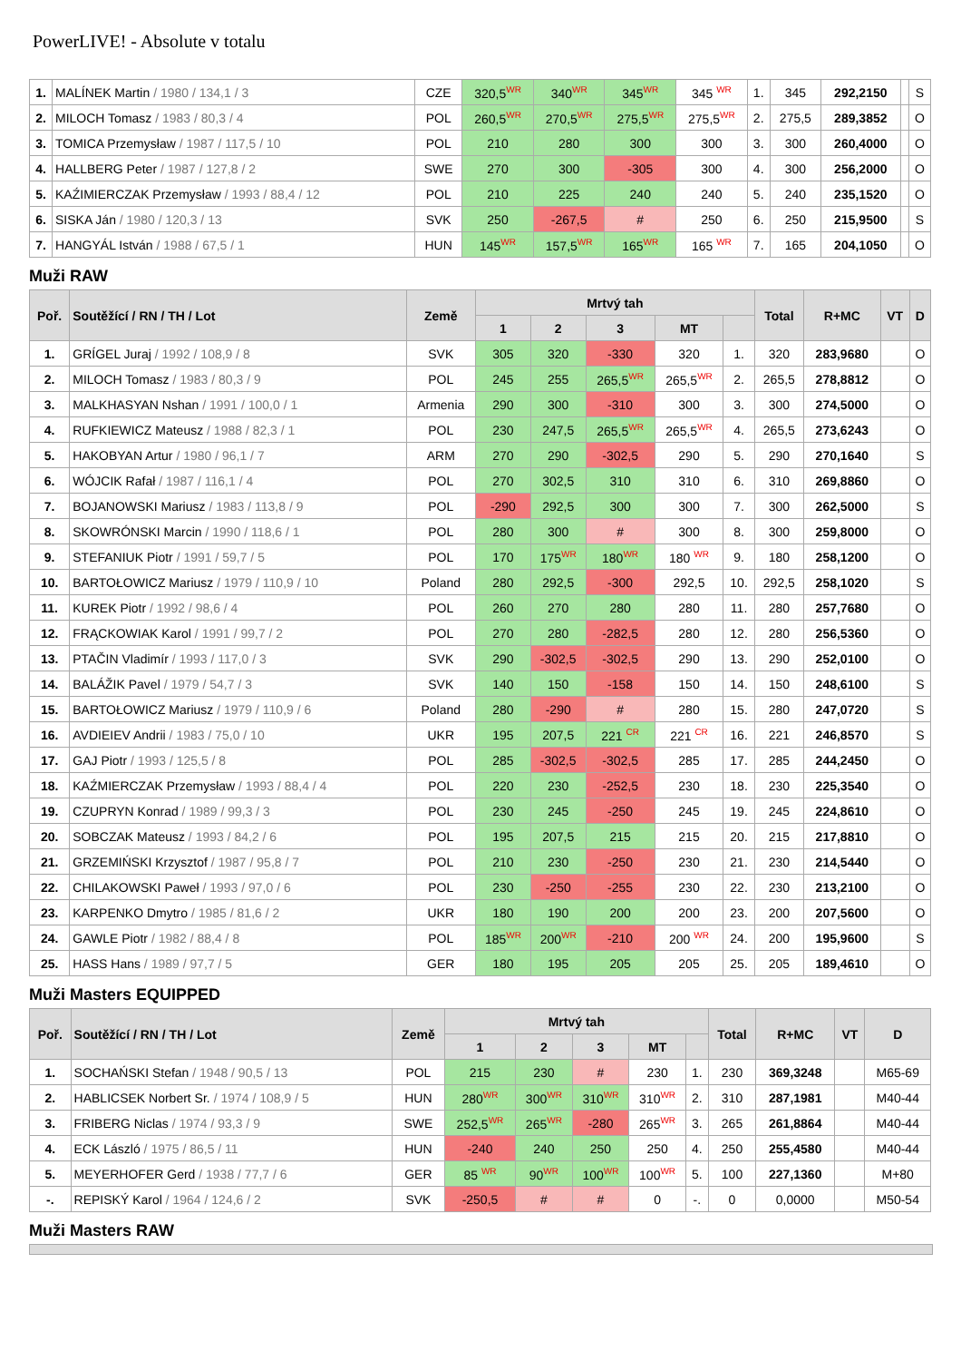PowerLIVE! - Absolute v totalu
| 1. | MALÍNEK Martin / 1980 / 134,1 / 3 | CZE | 320,5<sup>WR</sup> | 340<sup>WR</sup> | 345<sup>WR</sup> | 345 <sup>WR</sup> | 1. | 345 | 292,2150 | | S |
| 2. | MILOCH Tomasz / 1983 / 80,3 / 4 | POL | 260,5<sup>WR</sup> | 270,5<sup>WR</sup> | 275,5<sup>WR</sup> | 275,5<sup>WR</sup> | 2. | 275,5 | 289,3852 | | O |
| 3. | TOMICA Przemysław / 1987 / 117,5 / 10 | POL | 210 | 280 | 300 | 300 | 3. | 300 | 260,4000 | | O |
| 4. | HALLBERG Peter / 1987 / 127,8 / 2 | SWE | 270 | 300 | -305 | 300 | 4. | 300 | 256,2000 | | O |
| 5. | KAŹIMIERCZAK Przemysław / 1993 / 88,4 / 12 | POL | 210 | 225 | 240 | 240 | 5. | 240 | 235,1520 | | O |
| 6. | SISKA Ján / 1980 / 120,3 / 13 | SVK | 250 | -267,5 | # | 250 | 6. | 250 | 215,9500 | | S |
| 7. | HANGYÁL István / 1988 / 67,5 / 1 | HUN | 145<sup>WR</sup> | 157,5<sup>WR</sup> | 165<sup>WR</sup> | 165 <sup>WR</sup> | 7. | 165 | 204,1050 | | O |
Muži RAW
| Poř. | Soutěžící / RN / TH / Lot | Země | Mrtvý tah | | | | | Total | R+MC | VT | D |
| --- | --- | --- | --- | --- | --- | --- | --- | --- | --- | --- | --- |
| | | | 1 | 2 | 3 | MT | | | | | |
| 1. | GRÍGEL Juraj / 1992 / 108,9 / 8 | SVK | 305 | 320 | -330 | 320 | 1. | 320 | 283,9680 | | O |
| 2. | MILOCH Tomasz / 1983 / 80,3 / 9 | POL | 245 | 255 | 265,5<sup>WR</sup> | 265,5<sup>WR</sup> | 2. | 265,5 | 278,8812 | | O |
| 3. | MALKHASYAN Nshan / 1991 / 100,0 / 1 | Armenia | 290 | 300 | -310 | 300 | 3. | 300 | 274,5000 | | O |
| 4. | RUFKIEWICZ Mateusz / 1988 / 82,3 / 1 | POL | 230 | 247,5 | 265,5<sup>WR</sup> | 265,5<sup>WR</sup> | 4. | 265,5 | 273,6243 | | O |
| 5. | HAKOBYAN Artur / 1980 / 96,1 / 7 | ARM | 270 | 290 | -302,5 | 290 | 5. | 290 | 270,1640 | | S |
| 6. | WÓJCIK Rafał / 1987 / 116,1 / 4 | POL | 270 | 302,5 | 310 | 310 | 6. | 310 | 269,8860 | | O |
| 7. | BOJANOWSKI Mariusz / 1983 / 113,8 / 9 | POL | -290 | 292,5 | 300 | 300 | 7. | 300 | 262,5000 | | S |
| 8. | SKOWRÓNSKI Marcin / 1990 / 118,6 / 1 | POL | 280 | 300 | # | 300 | 8. | 300 | 259,8000 | | O |
| 9. | STEFANIUK Piotr / 1991 / 59,7 / 5 | POL | 170 | 175<sup>WR</sup> | 180<sup>WR</sup> | 180 <sup>WR</sup> | 9. | 180 | 258,1200 | | O |
| 10. | BARTOŁOWICZ Mariusz / 1979 / 110,9 / 10 | Poland | 280 | 292,5 | -300 | 292,5 | 10. | 292,5 | 258,1020 | | S |
| 11. | KUREK Piotr / 1992 / 98,6 / 4 | POL | 260 | 270 | 280 | 280 | 11. | 280 | 257,7680 | | O |
| 12. | FRĄCKOWIAK Karol / 1991 / 99,7 / 2 | POL | 270 | 280 | -282,5 | 280 | 12. | 280 | 256,5360 | | O |
| 13. | PTAČIN Vladimír / 1993 / 117,0 / 3 | SVK | 290 | -302,5 | -302,5 | 290 | 13. | 290 | 252,0100 | | O |
| 14. | BALÁŽIK Pavel / 1979 / 54,7 / 3 | SVK | 140 | 150 | -158 | 150 | 14. | 150 | 248,6100 | | S |
| 15. | BARTOŁOWICZ Mariusz / 1979 / 110,9 / 6 | Poland | 280 | -290 | # | 280 | 15. | 280 | 247,0720 | | S |
| 16. | AVDIEIEV Andrii / 1983 / 75,0 / 10 | UKR | 195 | 207,5 | 221 <sup>CR</sup> | 221 <sup>CR</sup> | 16. | 221 | 246,8570 | | S |
| 17. | GAJ Piotr / 1993 / 125,5 / 8 | POL | 285 | -302,5 | -302,5 | 285 | 17. | 285 | 244,2450 | | O |
| 18. | KAŹMIERCZAK Przemysław / 1993 / 88,4 / 4 | POL | 220 | 230 | -252,5 | 230 | 18. | 230 | 225,3540 | | O |
| 19. | CZUPRYN Konrad / 1989 / 99,3 / 3 | POL | 230 | 245 | -250 | 245 | 19. | 245 | 224,8610 | | O |
| 20. | SOBCZAK Mateusz / 1993 / 84,2 / 6 | POL | 195 | 207,5 | 215 | 215 | 20. | 215 | 217,8810 | | O |
| 21. | GRZEMIŃSKI Krzysztof / 1987 / 95,8 / 7 | POL | 210 | 230 | -250 | 230 | 21. | 230 | 214,5440 | | O |
| 22. | CHILAKOWSKI Paweł / 1993 / 97,0 / 6 | POL | 230 | -250 | -255 | 230 | 22. | 230 | 213,2100 | | O |
| 23. | KARPENKO Dmytro / 1985 / 81,6 / 2 | UKR | 180 | 190 | 200 | 200 | 23. | 200 | 207,5600 | | O |
| 24. | GAWLE Piotr / 1982 / 88,4 / 8 | POL | 185<sup>WR</sup> | 200<sup>WR</sup> | -210 | 200 <sup>WR</sup> | 24. | 200 | 195,9600 | | S |
| 25. | HASS Hans / 1989 / 97,7 / 5 | GER | 180 | 195 | 205 | 205 | 25. | 205 | 189,4610 | | O |
Muži Masters EQUIPPED
| Poř. | Soutěžící / RN / TH / Lot | Země | Mrtvý tah | | | | | Total | R+MC | VT | D |
| --- | --- | --- | --- | --- | --- | --- | --- | --- | --- | --- | --- |
| | | | 1 | 2 | 3 | MT | | | | | |
| 1. | SOCHAŃSKI Stefan / 1948 / 90,5 / 13 | POL | 215 | 230 | # | 230 | 1. | 230 | 369,3248 | | M65-69 |
| 2. | HABLICSEK Norbert Sr. / 1974 / 108,9 / 5 | HUN | 280<sup>WR</sup> | 300<sup>WR</sup> | 310<sup>WR</sup> | 310<sup>WR</sup> | 2. | 310 | 287,1981 | | M40-44 |
| 3. | FRIBERG Niclas / 1974 / 93,3 / 9 | SWE | 252,5<sup>WR</sup> | 265<sup>WR</sup> | -280 | 265<sup>WR</sup> | 3. | 265 | 261,8864 | | M40-44 |
| 4. | ECK László / 1975 / 86,5 / 11 | HUN | -240 | 240 | 250 | 250 | 4. | 250 | 255,4580 | | M40-44 |
| 5. | MEYERHOFER Gerd / 1938 / 77,7 / 6 | GER | 85 <sup>WR</sup> | 90<sup>WR</sup> | 100<sup>WR</sup> | 100<sup>WR</sup> | 5. | 100 | 227,1360 | | M+80 |
| -. | REPISKÝ Karol / 1964 / 124,6 / 2 | SVK | -250,5 | # | # | 0 | -. | 0 | 0,0000 | | M50-54 |
Muži Masters RAW